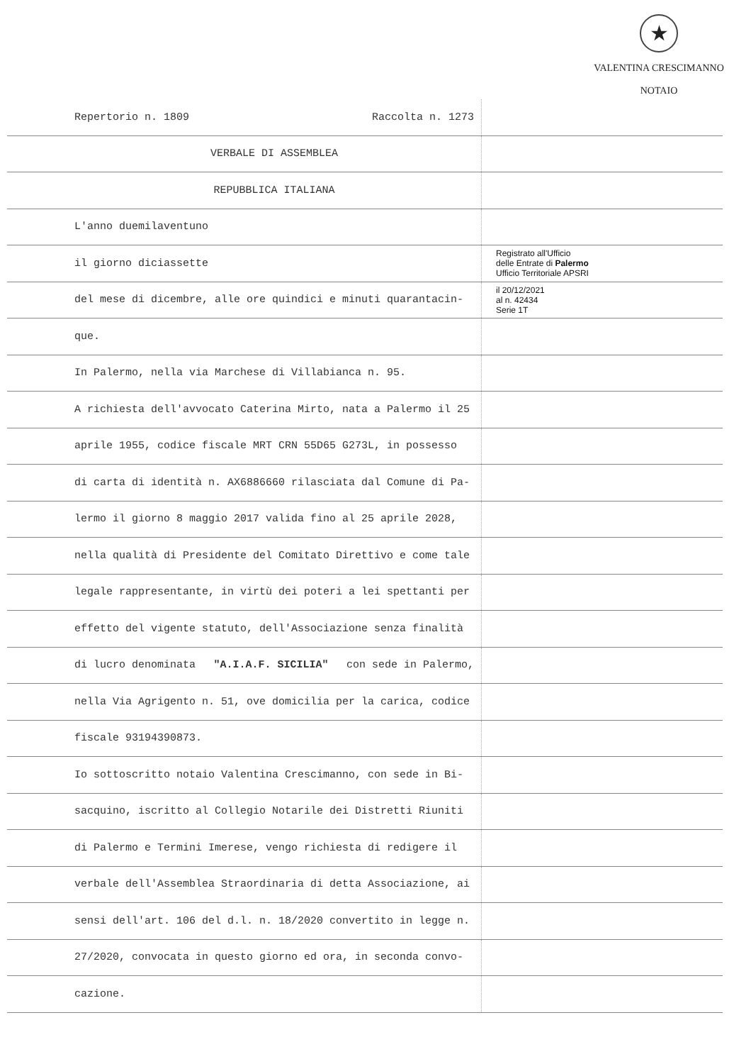★
VALENTINA CRESCIMANNO
NOTAIO
Repertorio n. 1809 Raccolta n. 1273
VERBALE DI ASSEMBLEA
REPUBBLICA ITALIANA
L'anno duemilaventuno
il giorno diciassette
Registrato all'Ufficio
delle Entrate di Palermo
Ufficio Territoriale APSRI
del mese di dicembre, alle ore quindici e minuti quarantacin-
il 20/12/2021
al n. 42434
Serie 1T
que.
In Palermo, nella via Marchese di Villabianca n. 95.
A richiesta dell'avvocato Caterina Mirto, nata a Palermo il 25
aprile 1955, codice fiscale MRT CRN 55D65 G273L, in possesso
di carta di identità n. AX6886660 rilasciata dal Comune di Pa-
lermo il giorno 8 maggio 2017 valida fino al 25 aprile 2028,
nella qualità di Presidente del Comitato Direttivo e come tale
legale rappresentante, in virtù dei poteri a lei spettanti per
effetto del vigente statuto, dell'Associazione senza finalità
di lucro denominata "A.I.A.F. SICILIA" con sede in Palermo,
nella Via Agrigento n. 51, ove domicilia per la carica, codice
fiscale 93194390873.
Io sottoscritto notaio Valentina Crescimanno, con sede in Bi-
sacquino, iscritto al Collegio Notarile dei Distretti Riuniti
di Palermo e Termini Imerese, vengo richiesta di redigere il
verbale dell'Assemblea Straordinaria di detta Associazione, ai
sensi dell'art. 106 del d.l. n. 18/2020 convertito in legge n.
27/2020, convocata in questo giorno ed ora, in seconda convo-
cazione.